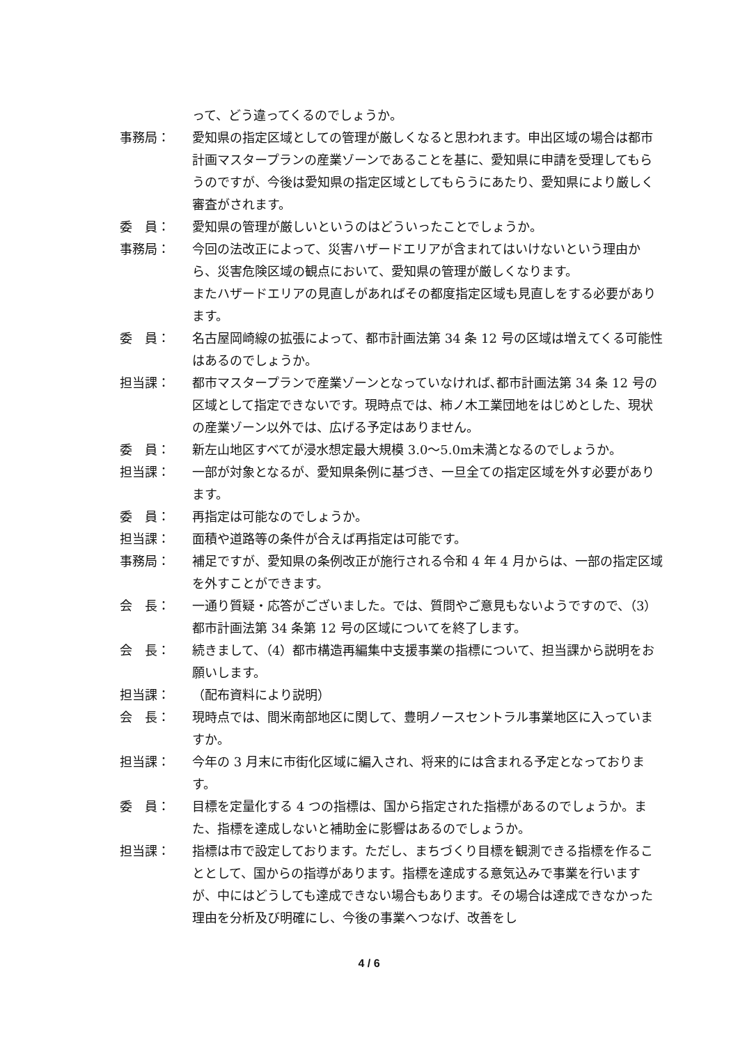って、どう違ってくるのでしょうか。
事務局： 愛知県の指定区域としての管理が厳しくなると思われます。申出区域の場合は都市計画マスタープランの産業ゾーンであることを基に、愛知県に申請を受理してもらうのですが、今後は愛知県の指定区域としてもらうにあたり、愛知県により厳しく審査がされます。
委　員： 愛知県の管理が厳しいというのはどういったことでしょうか。
事務局： 今回の法改正によって、災害ハザードエリアが含まれてはいけないという理由から、災害危険区域の観点において、愛知県の管理が厳しくなります。
またハザードエリアの見直しがあればその都度指定区域も見直しをする必要があります。
委　員： 名古屋岡崎線の拡張によって、都市計画法第 34 条 12 号の区域は増えてくる可能性はあるのでしょうか。
担当課： 都市マスタープランで産業ゾーンとなっていなければ､都市計画法第 34 条 12 号の区域として指定できないです。現時点では、柿ノ木工業団地をはじめとした、現状の産業ゾーン以外では、広げる予定はありません。
委　員： 新左山地区すべてが浸水想定最大規模 3.0～5.0m未満となるのでしょうか。
担当課： 一部が対象となるが、愛知県条例に基づき、一旦全ての指定区域を外す必要があります。
委　員： 再指定は可能なのでしょうか。
担当課： 面積や道路等の条件が合えば再指定は可能です。
事務局： 補足ですが、愛知県の条例改正が施行される令和 4 年 4 月からは、一部の指定区域を外すことができます。
会　長： 一通り質疑・応答がございました。では、質問やご意見もないようですので、（3）都市計画法第 34 条第 12 号の区域についてを終了します。
会　長： 続きまして、（4）都市構造再編集中支援事業の指標について、担当課から説明をお願いします。
担当課： （配布資料により説明）
会　長： 現時点では、間米南部地区に関して、豊明ノースセントラル事業地区に入っていますか。
担当課： 今年の 3 月末に市街化区域に編入され、将来的には含まれる予定となっております。
委　員： 目標を定量化する 4 つの指標は、国から指定された指標があるのでしょうか。また、指標を達成しないと補助金に影響はあるのでしょうか。
担当課： 指標は市で設定しております。ただし、まちづくり目標を観測できる指標を作ることとして、国からの指導があります。指標を達成する意気込みで事業を行いますが、中にはどうしても達成できない場合もあります。その場合は達成できなかった理由を分析及び明確にし、今後の事業へつなげ、改善をし
4 / 6